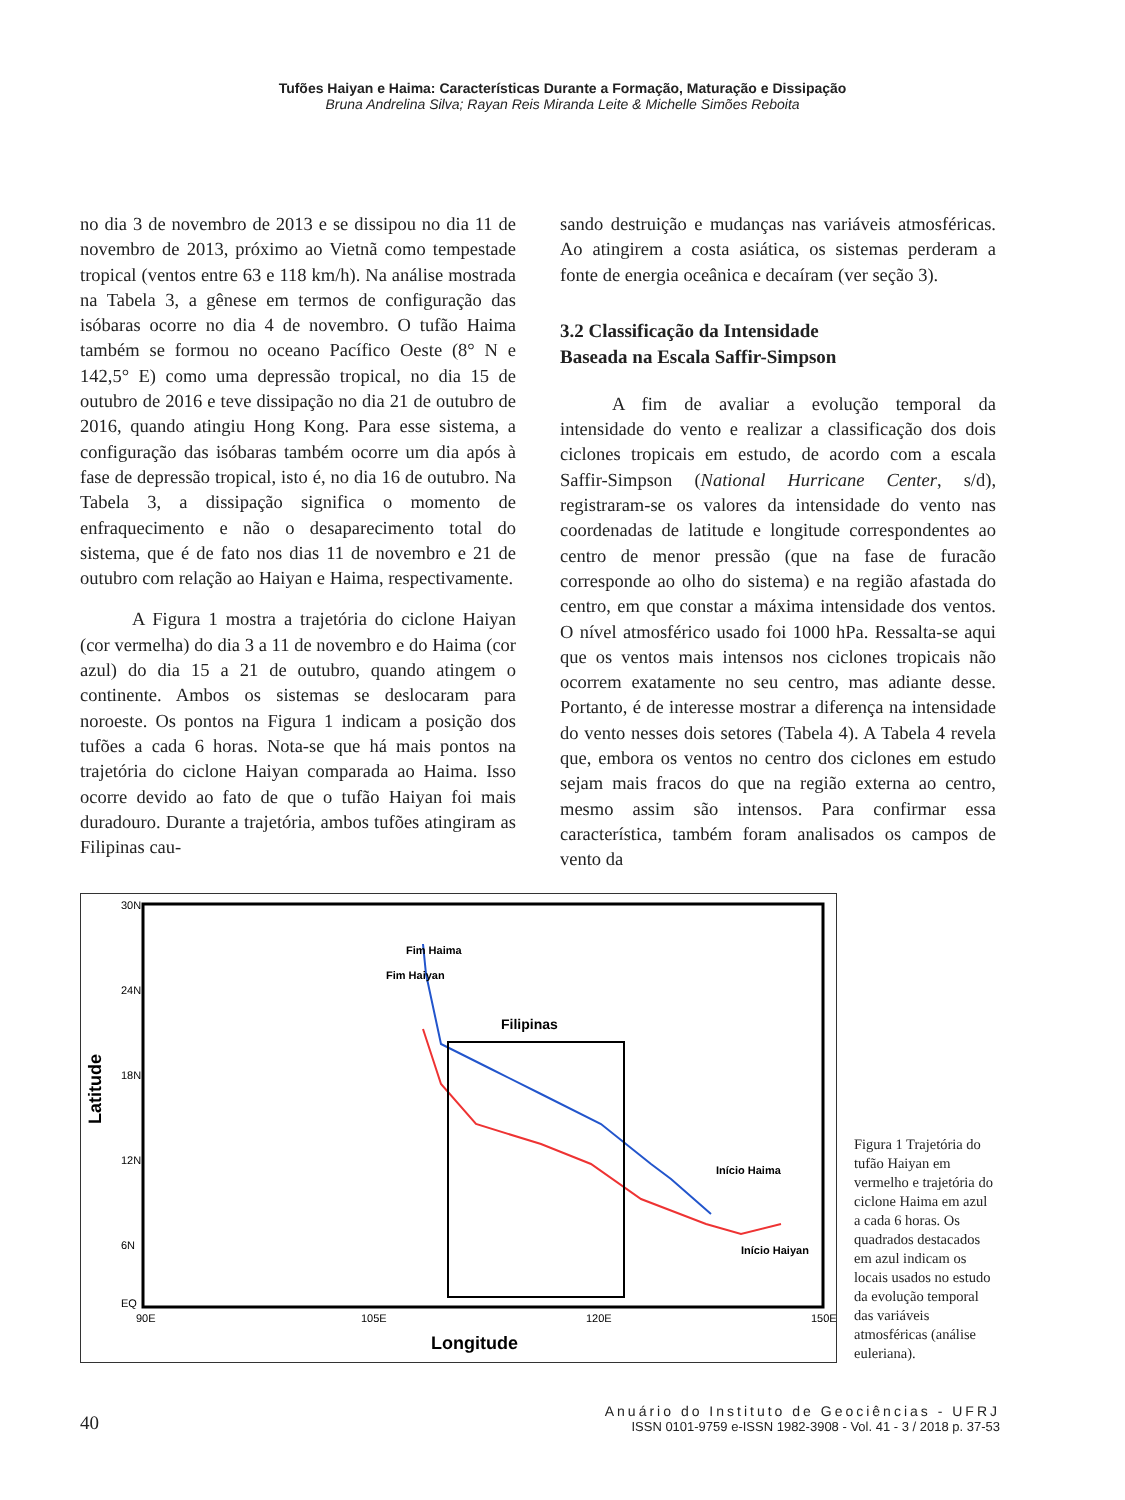Tufões Haiyan e Haima: Características Durante a Formação, Maturação e Dissipação
Bruna Andrelina Silva; Rayan Reis Miranda Leite & Michelle Simões Reboita
no dia 3 de novembro de 2013 e se dissipou no dia 11 de novembro de 2013, próximo ao Vietnã como tempestade tropical (ventos entre 63 e 118 km/h). Na análise mostrada na Tabela 3, a gênese em termos de configuração das isóbaras ocorre no dia 4 de novembro. O tufão Haima também se formou no oceano Pacífico Oeste (8° N e 142,5° E) como uma depressão tropical, no dia 15 de outubro de 2016 e teve dissipação no dia 21 de outubro de 2016, quando atingiu Hong Kong. Para esse sistema, a configuração das isóbaras também ocorre um dia após à fase de depressão tropical, isto é, no dia 16 de outubro. Na Tabela 3, a dissipação significa o momento de enfraquecimento e não o desaparecimento total do sistema, que é de fato nos dias 11 de novembro e 21 de outubro com relação ao Haiyan e Haima, respectivamente.
A Figura 1 mostra a trajetória do ciclone Haiyan (cor vermelha) do dia 3 a 11 de novembro e do Haima (cor azul) do dia 15 a 21 de outubro, quando atingem o continente. Ambos os sistemas se deslocaram para noroeste. Os pontos na Figura 1 indicam a posição dos tufões a cada 6 horas. Nota-se que há mais pontos na trajetória do ciclone Haiyan comparada ao Haima. Isso ocorre devido ao fato de que o tufão Haiyan foi mais duradouro. Durante a trajetória, ambos tufões atingiram as Filipinas cau-
sando destruição e mudanças nas variáveis atmosféricas. Ao atingirem a costa asiática, os sistemas perderam a fonte de energia oceânica e decaíram (ver seção 3).
3.2 Classificação da Intensidade
Baseada na Escala Saffir-Simpson
A fim de avaliar a evolução temporal da intensidade do vento e realizar a classificação dos dois ciclones tropicais em estudo, de acordo com a escala Saffir-Simpson (National Hurricane Center, s/d), registraram-se os valores da intensidade do vento nas coordenadas de latitude e longitude correspondentes ao centro de menor pressão (que na fase de furacão corresponde ao olho do sistema) e na região afastada do centro, em que constar a máxima intensidade dos ventos. O nível atmosférico usado foi 1000 hPa. Ressalta-se aqui que os ventos mais intensos nos ciclones tropicais não ocorrem exatamente no seu centro, mas adiante desse. Portanto, é de interesse mostrar a diferença na intensidade do vento nesses dois setores (Tabela 4). A Tabela 4 revela que, embora os ventos no centro dos ciclones em estudo sejam mais fracos do que na região externa ao centro, mesmo assim são intensos. Para confirmar essa característica, também foram analisados os campos de vento da
Latitude
Longitude
30N
24N
18N
12N
6N
EQ
90E
105E
120E
150E
Fim Haiyan
Fim Haima
Filipinas
Início Haima
Início Haiyan
Figura 1 Trajetória do tufão Haiyan em vermelho e trajetória do ciclone Haima em azul a cada 6 horas. Os quadrados destacados em azul indicam os locais usados no estudo da evolução temporal das variáveis atmosféricas (análise euleriana).
40
Anuário do Instituto de Geociências - UFRJ
ISSN 0101-9759 e-ISSN 1982-3908 - Vol. 41 - 3 / 2018 p. 37-53